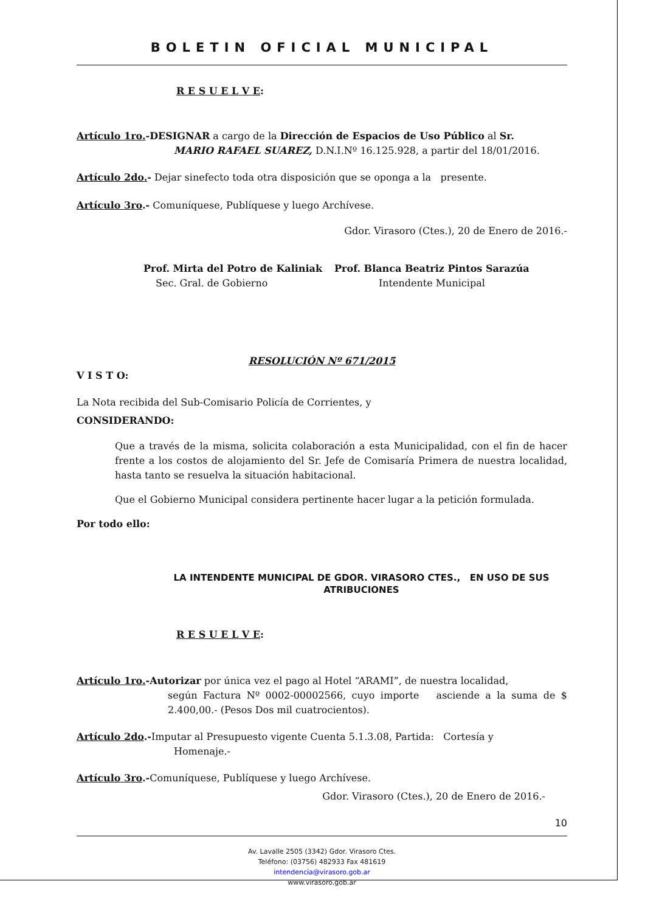BOLETIN OFICIAL MUNICIPAL
R E S U E L V E:
Artículo 1ro.-DESIGNAR a cargo de la Dirección de Espacios de Uso Público al Sr.
MARIO RAFAEL SUAREZ, D.N.I.Nº 16.125.928, a partir del 18/01/2016.
Artículo 2do.- Dejar sinefecto toda otra disposición que se oponga a la presente.
Artículo 3ro.- Comuníquese, Publíquese y luego Archívese.
Gdor. Virasoro (Ctes.), 20 de Enero de 2016.-
Prof. Mirta del Potro de Kaliniak
Sec. Gral. de Gobierno
Prof. Blanca Beatriz Pintos Sarazúa
Intendente Municipal
RESOLUCIÓN Nº 671/2015
V I S T O:
La Nota recibida del Sub-Comisario Policía de Corrientes, y
CONSIDERANDO:
Que a través de la misma, solicita colaboración a esta Municipalidad, con el fin de hacer frente a los costos de alojamiento del Sr. Jefe de Comisaría Primera de nuestra localidad, hasta tanto se resuelva la situación habitacional.
Que el Gobierno Municipal considera pertinente hacer lugar a la petición formulada.
Por todo ello:
LA INTENDENTE MUNICIPAL DE GDOR. VIRASORO CTES., EN USO DE SUS ATRIBUCIONES
R E S U E L V E:
Artículo 1ro.-Autorizar por única vez el pago al Hotel “ARAMI”, de nuestra localidad,
según Factura Nº 0002-00002566, cuyo importe asciende a la suma de $ 2.400,00.- (Pesos Dos mil cuatrocientos).
Artículo 2do.-Imputar al Presupuesto vigente Cuenta 5.1.3.08, Partida: Cortesía y
Homenaje.-
Artículo 3ro.-Comuníquese, Publíquese y luego Archívese.
Gdor. Virasoro (Ctes.), 20 de Enero de 2016.-
10
Av. Lavalle 2505 (3342) Gdor. Virasoro Ctes.
Teléfono: (03756) 482933 Fax 481619
intendencia@virasoro.gob.ar
www.virasoro.gob.ar